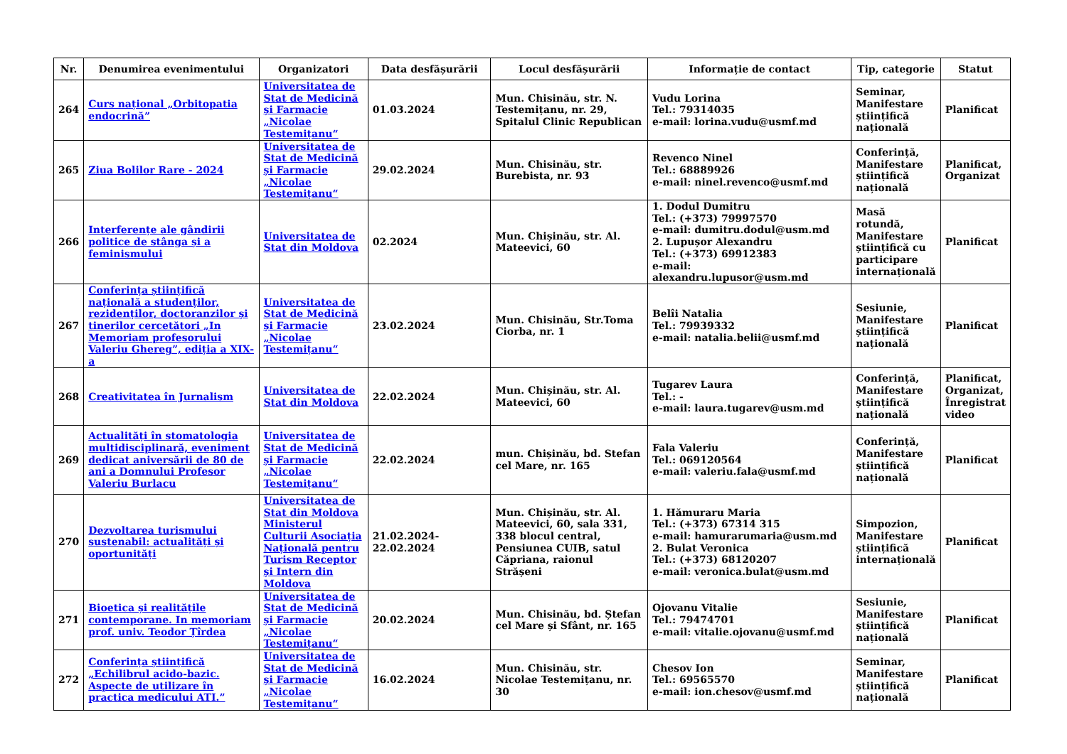| Nr. | Denumirea evenimentului | Organizatori | Data desfășurării | Locul desfășurării | Informație de contact | Tip, categorie | Statut |
| --- | --- | --- | --- | --- | --- | --- | --- |
| 264 | Curs național „Orbitopatia endocrină” | Universitatea de Stat de Medicină și Farmacie „Nicolae Testemițanu“ | 01.03.2024 | Mun. Chisinău, str. N. Testemițanu, nr. 29, Spitalul Clinic Republican | Vudu Lorina Tel.: 79314035 e-mail: lorina.vudu@usmf.md | Seminar, Manifestare științifică națională | Planificat |
| 265 | Ziua Bolilor Rare - 2024 | Universitatea de Stat de Medicină și Farmacie „Nicolae Testemițanu“ | 29.02.2024 | Mun. Chisinău, str. Burebista, nr. 93 | Revenco Ninel Tel.: 68889926 e-mail: ninel.revenco@usmf.md | Conferință, Manifestare științifică națională | Planificat, Organizat |
| 266 | Interferențe ale gândirii politice de stânga și a feminismului | Universitatea de Stat din Moldova | 02.2024 | Mun. Chișinău, str. Al. Mateevici, 60 | 1. Dodul Dumitru Tel.: (+373) 79997570 e-mail: dumitru.dodul@usm.md 2. Lupușor Alexandru Tel.: (+373) 69912383 e-mail: alexandru.lupusor@usm.md | Masă rotundă, Manifestare științifică cu participare internațională | Planificat |
| 267 | Conferința științifică națională a studenților, rezidenților, doctoranzilor și tinerilor cercetători „In Memoriam profesorului Valeriu Ghereg”, ediția a XIX-a | Universitatea de Stat de Medicină și Farmacie „Nicolae Testemițanu“ | 23.02.2024 | Mun. Chisinău, Str.Toma Ciorba, nr. 1 | Belîi Natalia Tel.: 79939332 e-mail: natalia.belii@usmf.md | Sesiunie, Manifestare științifică națională | Planificat |
| 268 | Creativitatea în Jurnalism | Universitatea de Stat din Moldova | 22.02.2024 | Mun. Chișinău, str. Al. Mateevici, 60 | Tugarev Laura Tel.: - e-mail: laura.tugarev@usm.md | Conferință, Manifestare științifică națională | Planificat, Organizat, Înregistrat video |
| 269 | Actualități în stomatologia multidisciplinară, eveniment dedicat aniversării de 80 de ani a Domnului Profesor Valeriu Burlacu | Universitatea de Stat de Medicină și Farmacie „Nicolae Testemițanu“ | 22.02.2024 | mun. Chișinău, bd. Stefan cel Mare, nr. 165 | Fala Valeriu Tel.: 069120564 e-mail: valeriu.fala@usmf.md | Conferință, Manifestare științifică națională | Planificat |
| 270 | Dezvoltarea turismului sustenabil: actualități și oportunități | Universitatea de Stat din Moldova Ministerul Culturii Asociația Națională pentru Turism Receptor și Intern din Moldova | 21.02.2024-22.02.2024 | Mun. Chișinău, str. Al. Mateevici, 60, sala 331, 338 blocul central, Pensiunea CUIB, satul Căpriana, raionul Strășeni | 1. Hămuraru Maria Tel.: (+373) 67314 315 e-mail: hamurarumaria@usm.md 2. Bulat Veronica Tel.: (+373) 68120207 e-mail: veronica.bulat@usm.md | Simpozion, Manifestare științifică internațională | Planificat |
| 271 | Bioetica și realitățile contemporane. In memoriam prof. univ. Teodor Țîrdea | Universitatea de Stat de Medicină și Farmacie „Nicolae Testemițanu“ | 20.02.2024 | Mun. Chisinău, bd. Ștefan cel Mare și Sfânt, nr. 165 | Ojovanu Vitalie Tel.: 79474701 e-mail: vitalie.ojovanu@usmf.md | Sesiunie, Manifestare științifică națională | Planificat |
| 272 | Conferința științifică „Echilibrul acido-bazic. Aspecte de utilizare în practica medicului ATI.” | Universitatea de Stat de Medicină și Farmacie „Nicolae Testemițanu“ | 16.02.2024 | Mun. Chisinău, str. Nicolae Testemițanu, nr. 30 | Chesov Ion Tel.: 69565570 e-mail: ion.chesov@usmf.md | Seminar, Manifestare științifică națională | Planificat |